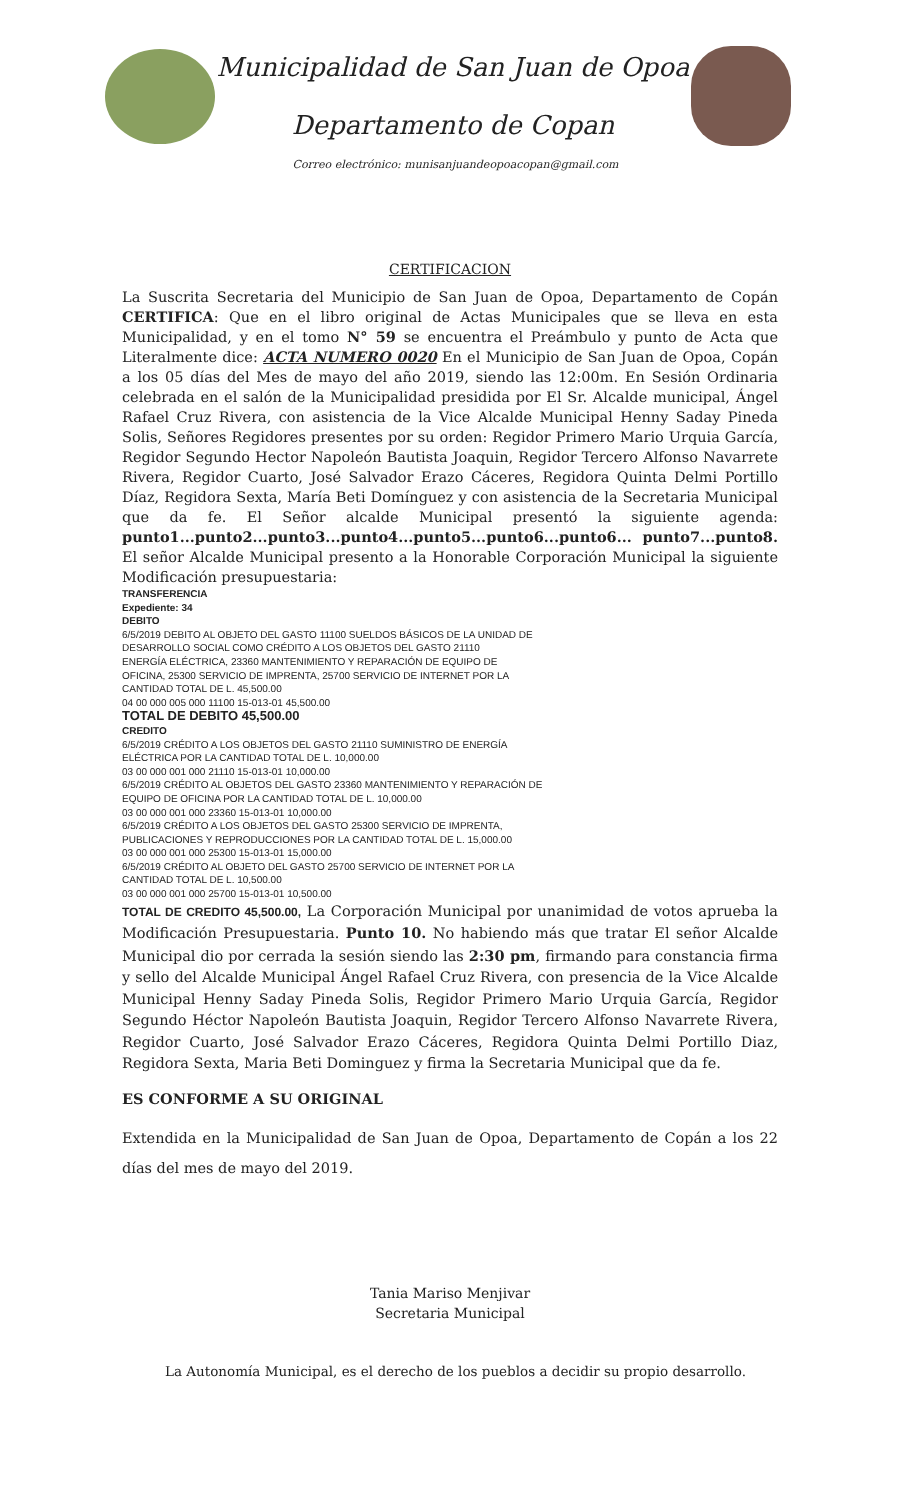Municipalidad de San Juan de Opoa
Departamento de Copan
Correo electrónico: munisanjuandeopoacopan@gmail.com
CERTIFICACION
La Suscrita Secretaria del Municipio de San Juan de Opoa, Departamento de Copán CERTIFICA: Que en el libro original de Actas Municipales que se lleva en esta Municipalidad, y en el tomo N° 59 se encuentra el Preámbulo y punto de Acta que Literalmente dice: ACTA NUMERO 0020 En el Municipio de San Juan de Opoa, Copán a los 05 días del Mes de mayo del año 2019, siendo las 12:00m. En Sesión Ordinaria celebrada en el salón de la Municipalidad presidida por El Sr. Alcalde municipal, Ángel Rafael Cruz Rivera, con asistencia de la Vice Alcalde Municipal Henny Saday Pineda Solis, Señores Regidores presentes por su orden: Regidor Primero Mario Urquia García, Regidor Segundo Hector Napoleón Bautista Joaquin, Regidor Tercero Alfonso Navarrete Rivera, Regidor Cuarto, José Salvador Erazo Cáceres, Regidora Quinta Delmi Portillo Díaz, Regidora Sexta, María Beti Domínguez y con asistencia de la Secretaria Municipal que da fe. El Señor alcalde Municipal presentó la siguiente agenda: punto1...punto2...punto3...punto4...punto5...punto6...punto6... punto7...punto8. El señor Alcalde Municipal presento a la Honorable Corporación Municipal la siguiente Modificación presupuestaria:
TRANSFERENCIA
Expediente: 34
DEBITO
6/5/2019 DEBITO AL OBJETO DEL GASTO 11100 SUELDOS BÁSICOS DE LA UNIDAD DE
DESARROLLO SOCIAL COMO CRÉDITO A LOS OBJETOS DEL GASTO 21110
ENERGÍA ELÉCTRICA, 23360 MANTENIMIENTO Y REPARACIÓN DE EQUIPO DE
OFICINA, 25300 SERVICIO DE IMPRENTA, 25700 SERVICIO DE INTERNET POR LA
CANTIDAD TOTAL DE L. 45,500.00
04 00 000 005 000 11100 15-013-01 45,500.00
TOTAL DE DEBITO 45,500.00
CREDITO
6/5/2019 CRÉDITO A LOS OBJETOS DEL GASTO 21110 SUMINISTRO DE ENERGÍA
ELÉCTRICA POR LA CANTIDAD TOTAL DE L. 10,000.00
03 00 000 001 000 21110 15-013-01 10,000.00
6/5/2019 CRÉDITO AL OBJETOS DEL GASTO 23360 MANTENIMIENTO Y REPARACIÓN DE
EQUIPO DE OFICINA POR LA CANTIDAD TOTAL DE L. 10,000.00
03 00 000 001 000 23360 15-013-01 10,000.00
6/5/2019 CRÉDITO A LOS OBJETOS DEL GASTO 25300 SERVICIO DE IMPRENTA,
PUBLICACIONES Y REPRODUCCIONES POR LA CANTIDAD TOTAL DE L. 15,000.00
03 00 000 001 000 25300 15-013-01 15,000.00
6/5/2019 CRÉDITO AL OBJETO DEL GASTO 25700 SERVICIO DE INTERNET POR LA
CANTIDAD TOTAL DE L. 10,500.00
03 00 000 001 000 25700 15-013-01 10,500.00
TOTAL DE CREDITO 45,500.00, La Corporación Municipal por unanimidad de votos aprueba la Modificación Presupuestaria. Punto 10. No habiendo más que tratar El señor Alcalde Municipal dio por cerrada la sesión siendo las 2:30 pm, firmando para constancia firma y sello del Alcalde Municipal Ángel Rafael Cruz Rivera, con presencia de la Vice Alcalde Municipal Henny Saday Pineda Solis, Regidor Primero Mario Urquia García, Regidor Segundo Héctor Napoleón Bautista Joaquin, Regidor Tercero Alfonso Navarrete Rivera, Regidor Cuarto, José Salvador Erazo Cáceres, Regidora Quinta Delmi Portillo Diaz, Regidora Sexta, Maria Beti Dominguez y firma la Secretaria Municipal que da fe.
ES CONFORME A SU ORIGINAL
Extendida en la Municipalidad de San Juan de Opoa, Departamento de Copán a los 22 días del mes de mayo del 2019.
Tania Mariso Menjivar
Secretaria Municipal
La Autonomía Municipal, es el derecho de los pueblos a decidir su propio desarrollo.